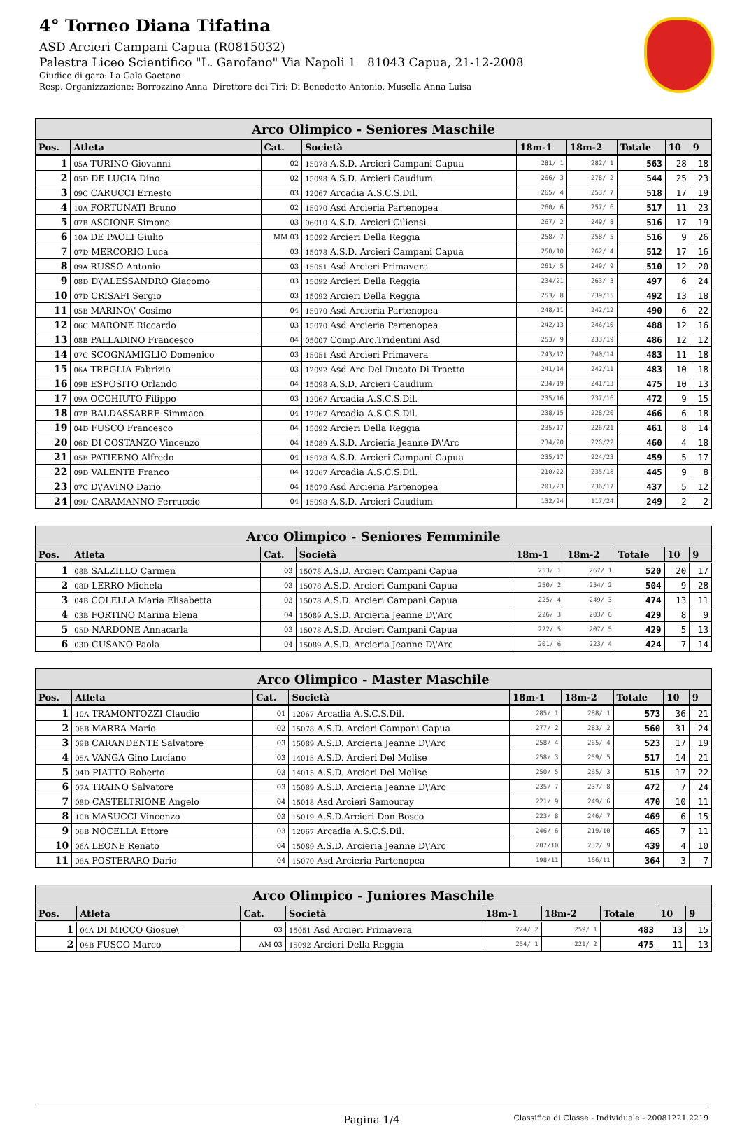4° Torneo Diana Tifatina
ASD Arcieri Campani Capua (R0815032)
Palestra Liceo Scientifico "L. Garofano" Via Napoli 1 81043 Capua, 21-12-2008
Giudice di gara: La Gala Gaetano
Resp. Organizzazione: Borrozzino Anna Direttore dei Tiri: Di Benedetto Antonio, Musella Anna Luisa
| Arco Olimpico - Seniores Maschile | | | | | | | | |
| --- | --- | --- | --- | --- | --- | --- | --- | --- |
| Pos. | Atleta | Cat. | Società | 18m-1 | 18m-2 | Totale | 10 | 9 |
| 1 | 05A TURINO Giovanni | 02 | 15078 A.S.D. Arcieri Campani Capua | 281/ 1 | 282/ 1 | 563 | 28 | 18 |
| 2 | 05D DE LUCIA Dino | 02 | 15098 A.S.D. Arcieri Caudium | 266/ 3 | 278/ 2 | 544 | 25 | 23 |
| 3 | 09C CARUCCI Ernesto | 03 | 12067 Arcadia A.S.C.S.Dil. | 265/ 4 | 253/ 7 | 518 | 17 | 19 |
| 4 | 10A FORTUNATI Bruno | 02 | 15070 Asd Arcieria Partenopea | 260/ 6 | 257/ 6 | 517 | 11 | 23 |
| 5 | 07B ASCIONE Simone | 03 | 06010 A.S.D. Arcieri Ciliensi | 267/ 2 | 249/ 8 | 516 | 17 | 19 |
| 6 | 10A DE PAOLI Giulio | MM 03 | 15092 Arcieri Della Reggia | 258/ 7 | 258/ 5 | 516 | 9 | 26 |
| 7 | 07D MERCORIO Luca | 03 | 15078 A.S.D. Arcieri Campani Capua | 250/10 | 262/ 4 | 512 | 17 | 16 |
| 8 | 09A RUSSO Antonio | 03 | 15051 Asd Arcieri Primavera | 261/ 5 | 249/ 9 | 510 | 12 | 20 |
| 9 | 08D D\'ALESSANDRO Giacomo | 03 | 15092 Arcieri Della Reggia | 234/21 | 263/ 3 | 497 | 6 | 24 |
| 10 | 07D CRISAFI Sergio | 03 | 15092 Arcieri Della Reggia | 253/ 8 | 239/15 | 492 | 13 | 18 |
| 11 | 05B MARINO\' Cosimo | 04 | 15070 Asd Arcieria Partenopea | 248/11 | 242/12 | 490 | 6 | 22 |
| 12 | 06C MARONE Riccardo | 03 | 15070 Asd Arcieria Partenopea | 242/13 | 246/10 | 488 | 12 | 16 |
| 13 | 08B PALLADINO Francesco | 04 | 05007 Comp.Arc.Tridentini Asd | 253/ 9 | 233/19 | 486 | 12 | 12 |
| 14 | 07C SCOGNAMIGLIO Domenico | 03 | 15051 Asd Arcieri Primavera | 243/12 | 240/14 | 483 | 11 | 18 |
| 15 | 06A TREGLIA Fabrizio | 03 | 12092 Asd Arc.Del Ducato Di Traetto | 241/14 | 242/11 | 483 | 10 | 18 |
| 16 | 09B ESPOSITO Orlando | 04 | 15098 A.S.D. Arcieri Caudium | 234/19 | 241/13 | 475 | 10 | 13 |
| 17 | 09A OCCHIUTO Filippo | 03 | 12067 Arcadia A.S.C.S.Dil. | 235/16 | 237/16 | 472 | 9 | 15 |
| 18 | 07B BALDASSARRE Simmaco | 04 | 12067 Arcadia A.S.C.S.Dil. | 238/15 | 228/20 | 466 | 6 | 18 |
| 19 | 04D FUSCO Francesco | 04 | 15092 Arcieri Della Reggia | 235/17 | 226/21 | 461 | 8 | 14 |
| 20 | 06D DI COSTANZO Vincenzo | 04 | 15089 A.S.D. Arcieria Jeanne D\'Arc | 234/20 | 226/22 | 460 | 4 | 18 |
| 21 | 05B PATIERNO Alfredo | 04 | 15078 A.S.D. Arcieri Campani Capua | 235/17 | 224/23 | 459 | 5 | 17 |
| 22 | 09D VALENTE Franco | 04 | 12067 Arcadia A.S.C.S.Dil. | 210/22 | 235/18 | 445 | 9 | 8 |
| 23 | 07C D\'AVINO Dario | 04 | 15070 Asd Arcieria Partenopea | 201/23 | 236/17 | 437 | 5 | 12 |
| 24 | 09D CARAMANNO Ferruccio | 04 | 15098 A.S.D. Arcieri Caudium | 132/24 | 117/24 | 249 | 2 | 2 |
| Arco Olimpico - Seniores Femminile | | | | | | | | |
| --- | --- | --- | --- | --- | --- | --- | --- | --- |
| Pos. | Atleta | Cat. | Società | 18m-1 | 18m-2 | Totale | 10 | 9 |
| 1 | 08B SALZILLO Carmen | 03 | 15078 A.S.D. Arcieri Campani Capua | 253/ 1 | 267/ 1 | 520 | 20 | 17 |
| 2 | 08D LERRO Michela | 03 | 15078 A.S.D. Arcieri Campani Capua | 250/ 2 | 254/ 2 | 504 | 9 | 28 |
| 3 | 04B COLELLA Maria Elisabetta | 03 | 15078 A.S.D. Arcieri Campani Capua | 225/ 4 | 249/ 3 | 474 | 13 | 11 |
| 4 | 03B FORTINO Marina Elena | 04 | 15089 A.S.D. Arcieria Jeanne D\'Arc | 226/ 3 | 203/ 6 | 429 | 8 | 9 |
| 5 | 05D NARDONE Annacarla | 03 | 15078 A.S.D. Arcieri Campani Capua | 222/ 5 | 207/ 5 | 429 | 5 | 13 |
| 6 | 03D CUSANO Paola | 04 | 15089 A.S.D. Arcieria Jeanne D\'Arc | 201/ 6 | 223/ 4 | 424 | 7 | 14 |
| Arco Olimpico - Master Maschile | | | | | | | | |
| --- | --- | --- | --- | --- | --- | --- | --- | --- |
| Pos. | Atleta | Cat. | Società | 18m-1 | 18m-2 | Totale | 10 | 9 |
| 1 | 10A TRAMONTOZZI Claudio | 01 | 12067 Arcadia A.S.C.S.Dil. | 285/ 1 | 288/ 1 | 573 | 36 | 21 |
| 2 | 06B MARRA Mario | 02 | 15078 A.S.D. Arcieri Campani Capua | 277/ 2 | 283/ 2 | 560 | 31 | 24 |
| 3 | 09B CARANDENTE Salvatore | 03 | 15089 A.S.D. Arcieria Jeanne D\'Arc | 258/ 4 | 265/ 4 | 523 | 17 | 19 |
| 4 | 05A VANGA Gino Luciano | 03 | 14015 A.S.D. Arcieri Del Molise | 258/ 3 | 259/ 5 | 517 | 14 | 21 |
| 5 | 04D PIATTO Roberto | 03 | 14015 A.S.D. Arcieri Del Molise | 250/ 5 | 265/ 3 | 515 | 17 | 22 |
| 6 | 07A TRAINO Salvatore | 03 | 15089 A.S.D. Arcieria Jeanne D\'Arc | 235/ 7 | 237/ 8 | 472 | 7 | 24 |
| 7 | 08D CASTELTRIONE Angelo | 04 | 15018 Asd Arcieri Samouray | 221/ 9 | 249/ 6 | 470 | 10 | 11 |
| 8 | 10B MASUCCI Vincenzo | 03 | 15019 A.S.D.Arcieri Don Bosco | 223/ 8 | 246/ 7 | 469 | 6 | 15 |
| 9 | 06B NOCELLA Ettore | 03 | 12067 Arcadia A.S.C.S.Dil. | 246/ 6 | 219/10 | 465 | 7 | 11 |
| 10 | 06A LEONE Renato | 04 | 15089 A.S.D. Arcieria Jeanne D\'Arc | 207/10 | 232/ 9 | 439 | 4 | 10 |
| 11 | 08A POSTERARO Dario | 04 | 15070 Asd Arcieria Partenopea | 198/11 | 166/11 | 364 | 3 | 7 |
| Arco Olimpico - Juniores Maschile | | | | | | | | |
| --- | --- | --- | --- | --- | --- | --- | --- | --- |
| Pos. | Atleta | Cat. | Società | 18m-1 | 18m-2 | Totale | 10 | 9 |
| 1 | 04A DI MICCO Giosue\' | 03 | 15051 Asd Arcieri Primavera | 224/ 2 | 259/ 1 | 483 | 13 | 15 |
| 2 | 04B FUSCO Marco | AM 03 | 15092 Arcieri Della Reggia | 254/ 1 | 221/ 2 | 475 | 11 | 13 |
Pagina 1/4 Classifica di Classe - Individuale - 20081221.2219